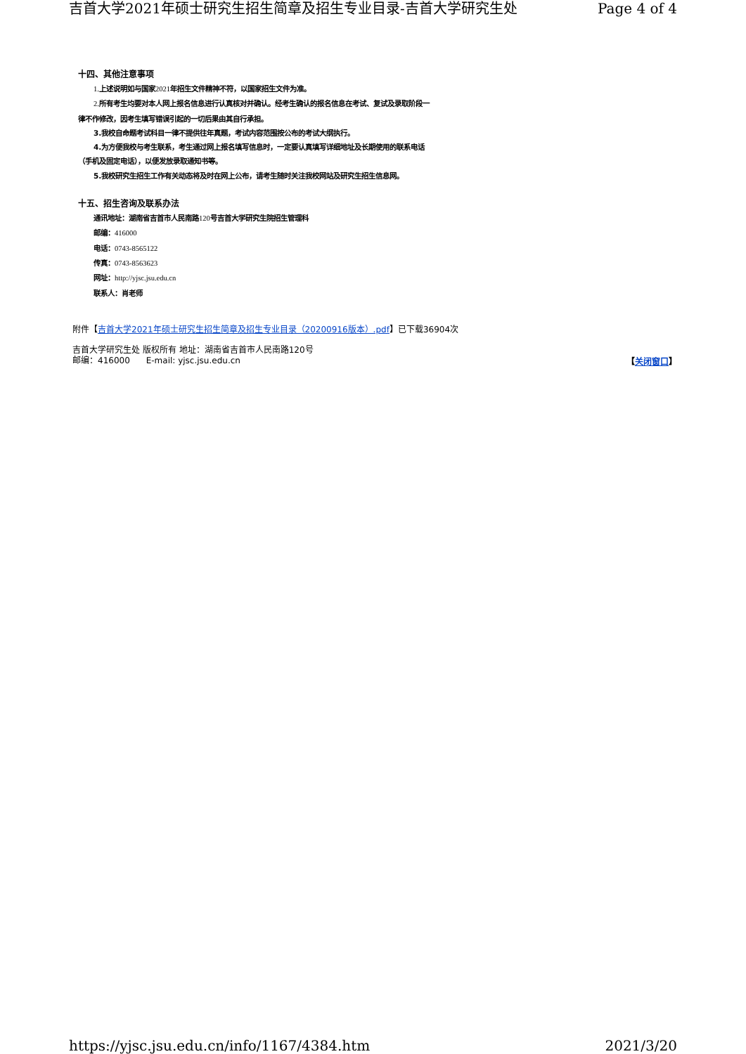吉首大学2021年硕士研究生招生简章及招生专业目录-吉首大学研究生处 Page 4 of 4
十四、其他注意事项
1. 上述说明如与国家2021年招生文件精神不符，以国家招生文件为准。
2. 所有考生均要对本人网上报名信息进行认真核对并确认。经考生确认的报名信息在考试、复试及录取阶段一
律不作修改，因考生填写错误引起的一切后果由其自行承担。
3.我校自命题考试科目一律不提供往年真题，考试内容范围按公布的考试大纲执行。
4.为方便我校与考生联系，考生通过网上报名填写信息时，一定要认真填写详细地址及长期使用的联系电话
（手机及固定电话），以便发放录取通知书等。
5.我校研究生招生工作有关动态将及时在网上公布，请考生随时关注我校网站及研究生招生信息网。
十五、招生咨询及联系办法
通讯地址：湖南省吉首市人民南路120号吉首大学研究生院招生管理科
邮编：416000
电话：0743-8565122
传真：0743-8563623
网址：http://yjsc.jsu.edu.cn
联系人：肖老师
附件【吉首大学2021年硕士研究生招生简章及招生专业目录（20200916版本）.pdf】已下载36904次
【关闭窗口】
吉首大学研究生处 版权所有 地址：湖南省吉首市人民南路120号
邮编：416000 E-mail: yjsc.jsu.edu.cn
https://yjsc.jsu.edu.cn/info/1167/4384.htm 2021/3/20